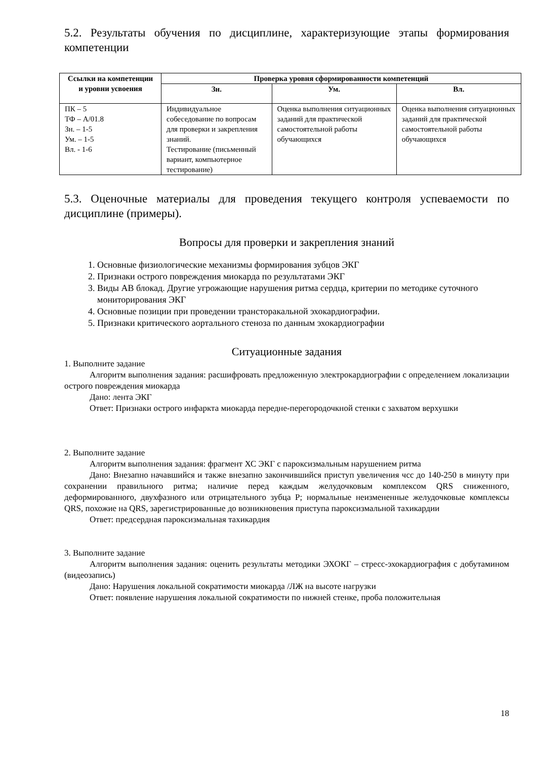5.2. Результаты обучения по дисциплине, характеризующие этапы формирования компетенции
| Ссылки на компетенции и уровни усвоения | Проверка уровня сформированности компетенций | | |
| --- | --- | --- | --- |
| | Зн. | Ум. | Вл. |
| ПК – 5 ТФ – А/01.8 Зн. – 1-5 Ум. – 1-5 Вл. - 1-6 | Индивидуальное собеседование по вопросам для проверки и закрепления знаний. Тестирование (письменный вариант, компьютерное тестирование) | Оценка выполнения ситуационных заданий для практической самостоятельной работы обучающихся | Оценка выполнения ситуационных заданий для практической самостоятельной работы обучающихся |
5.3. Оценочные материалы для проведения текущего контроля успеваемости по дисциплине (примеры).
Вопросы для проверки и закрепления знаний
1. Основные физиологические механизмы формирования зубцов ЭКГ
2. Признаки острого повреждения миокарда по результатами ЭКГ
3. Виды АВ блокад. Другие угрожающие нарушения ритма сердца, критерии по методике суточного мониторирования ЭКГ
4. Основные позиции при проведении трансторакальной эхокардиографии.
5. Признаки критического аортального стеноза по данным эхокардиографии
Ситуационные задания
1. Выполните задание
Алгоритм выполнения задания: расшифровать предложенную электрокардиографии с определением локализации острого повреждения миокарда
Дано: лента ЭКГ
Ответ: Признаки острого инфаркта миокарда передне-перегородочкной стенки с захватом верхушки
2. Выполните задание
Алгоритм выполнения задания: фрагмент ХС ЭКГ с пароксизмальным нарушением ритма
Дано: Внезапно начавшийся и также внезапно закончившийся приступ увеличения чсс до 140-250 в минуту при сохранении правильного ритма; наличие перед каждым желудочковым комплексом QRS сниженного, деформированного, двухфазного или отрицательного зубца P; нормальные неизмененные желудочковые комплексы QRS, похожие на QRS, зарегистрированные до возникновения приступа пароксизмальной тахикардии
Ответ: предсердная пароксизмальная тахикардия
3. Выполните задание
Алгоритм выполнения задания: оценить результаты методики ЭХОКГ – стресс-эхокардиография с добутамином (видеозапись)
Дано: Нарушения локальной сократимости миокарда /ЛЖ на высоте нагрузки
Ответ: появление нарушения локальной сократимости по нижней стенке, проба положительная
18